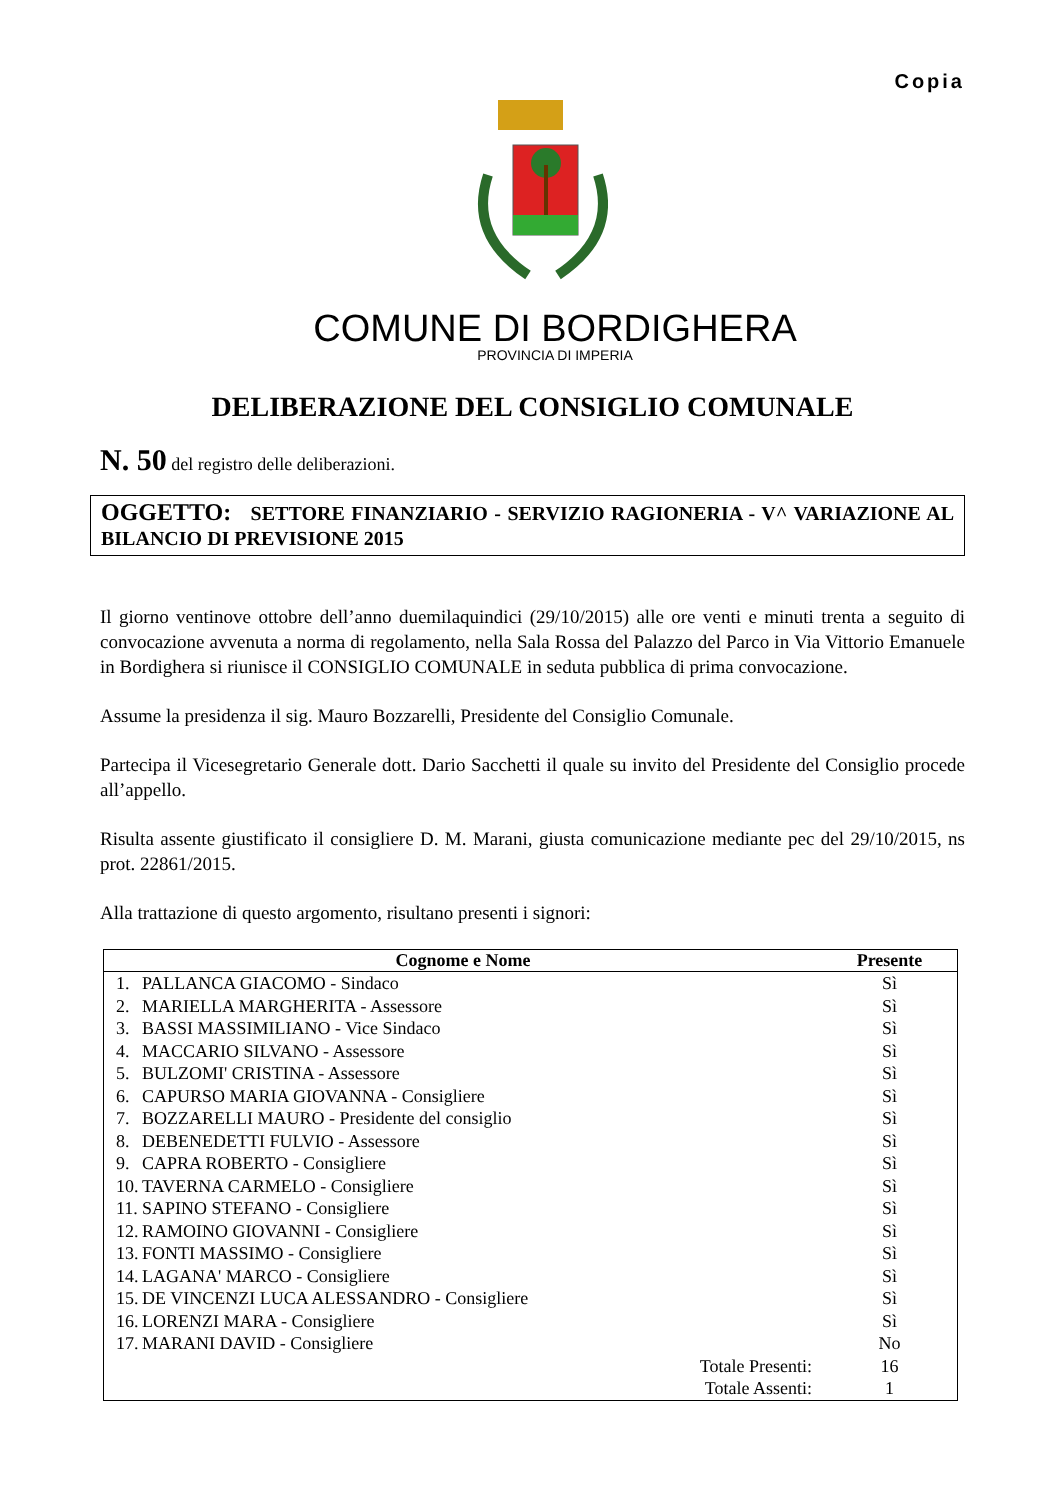Copia
COMUNE DI BORDIGHERA
PROVINCIA DI IMPERIA
DELIBERAZIONE DEL CONSIGLIO COMUNALE
N. 50 del registro delle deliberazioni.
OGGETTO: SETTORE FINANZIARIO - SERVIZIO RAGIONERIA - V^ VARIAZIONE AL BILANCIO DI PREVISIONE 2015
Il giorno ventinove ottobre dell’anno duemilaquindici (29/10/2015) alle ore venti e minuti trenta a seguito di convocazione avvenuta a norma di regolamento, nella Sala Rossa del Palazzo del Parco in Via Vittorio Emanuele in Bordighera si riunisce il CONSIGLIO COMUNALE in seduta pubblica di prima convocazione.
Assume la presidenza il sig. Mauro Bozzarelli, Presidente del Consiglio Comunale.
Partecipa il Vicesegretario Generale dott. Dario Sacchetti il quale su invito del Presidente del Consiglio procede all’appello.
Risulta assente giustificato il consigliere D. M. Marani, giusta comunicazione mediante pec del 29/10/2015, ns prot. 22861/2015.
Alla trattazione di questo argomento, risultano presenti i signori:
| Cognome e Nome | | Presente |
| --- | --- | --- |
| 1. | PALLANCA GIACOMO - Sindaco | Sì |
| 2. | MARIELLA MARGHERITA - Assessore | Sì |
| 3. | BASSI MASSIMILIANO - Vice Sindaco | Sì |
| 4. | MACCARIO SILVANO - Assessore | Sì |
| 5. | BULZOMI' CRISTINA - Assessore | Sì |
| 6. | CAPURSO MARIA GIOVANNA - Consigliere | Sì |
| 7. | BOZZARELLI MAURO - Presidente del consiglio | Sì |
| 8. | DEBENEDETTI FULVIO - Assessore | Sì |
| 9. | CAPRA ROBERTO - Consigliere | Sì |
| 10. | TAVERNA CARMELO - Consigliere | Sì |
| 11. | SAPINO STEFANO - Consigliere | Sì |
| 12. | RAMOINO GIOVANNI - Consigliere | Sì |
| 13. | FONTI MASSIMO - Consigliere | Sì |
| 14. | LAGANA' MARCO - Consigliere | Sì |
| 15. | DE VINCENZI LUCA ALESSANDRO - Consigliere | Sì |
| 16. | LORENZI MARA - Consigliere | Sì |
| 17. | MARANI DAVID - Consigliere | No |
| Totale Presenti: | | 16 |
| Totale Assenti: | | 1 |